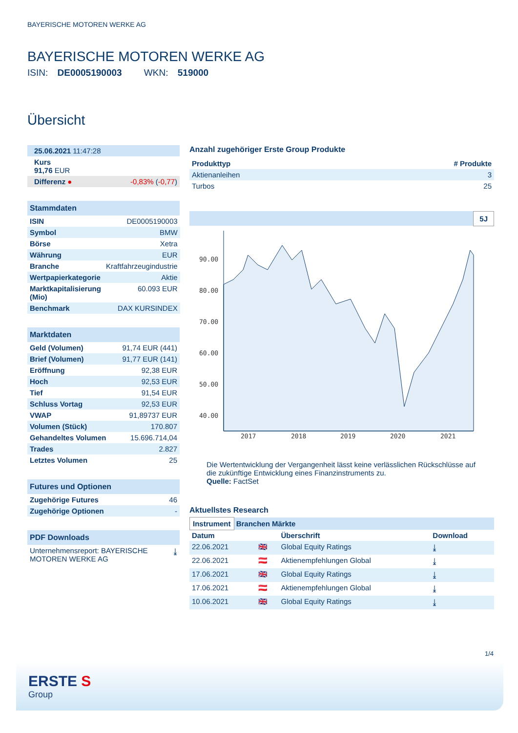BAYERISCHE MOTOREN WERKE AG
BAYERISCHE MOTOREN WERKE AG
ISIN: DE0005190003 WKN: 519000
Übersicht
| 25.06.2021 11:47:28 |
| Kurs 91,76 EUR |
| Differenz ● -0,83% ( -0,77 ) |
Stammdaten
| ISIN | DE0005190003 |
| Symbol | BMW |
| Börse | Xetra |
| Währung | EUR |
| Branche | Kraftfahrzeugindustrie |
| Wertpapierkategorie | Aktie |
| Marktkapitalisierung (Mio) | 60.093 EUR |
| Benchmark | DAX KURSINDEX |
Marktdaten
| Geld (Volumen) | 91,74 EUR (441) |
| Brief (Volumen) | 91,77 EUR (141) |
| Eröffnung | 92,38 EUR |
| Hoch | 92,53 EUR |
| Tief | 91,54 EUR |
| Schluss Vortag | 92,53 EUR |
| VWAP | 91,89737 EUR |
| Volumen (Stück) | 170.807 |
| Gehandeltes Volumen | 15.696.714,04 |
| Trades | 2.827 |
| Letztes Volumen | 25 |
Futures und Optionen
| Zugehörige Futures | 46 |
| Zugehörige Optionen | - |
PDF Downloads
| Unternehmensreport: BAYERISCHE MOTOREN WERKE AG | ⤓ |
Anzahl zugehöriger Erste Group Produkte
| Produkttyp | # Produkte |
| --- | --- |
| Aktienanleihen | 3 |
| Turbos | 25 |
5J
90.00
80.00
70.00
60.00
50.00
40.00
2017
2018
2019
2020
2021
Die Wertentwicklung der Vergangenheit lässt keine verlässlichen Rückschlüsse auf die zukünftige Entwicklung eines Finanzinstruments zu.
Quelle: FactSet
Aktuellstes Research
Instrument Branchen Märkte
| Datum | | Überschrift | Download |
| --- | --- | --- | --- |
| 22.06.2021 | 🇬🇧 | Global Equity Ratings | ⤓ |
| 22.06.2021 | 🇦🇹 | Aktienempfehlungen Global | ⤓ |
| 17.06.2021 | 🇬🇧 | Global Equity Ratings | ⤓ |
| 17.06.2021 | 🇦🇹 | Aktienempfehlungen Global | ⤓ |
| 10.06.2021 | 🇬🇧 | Global Equity Ratings | ⤓ |
1/4
ERSTE S
Group